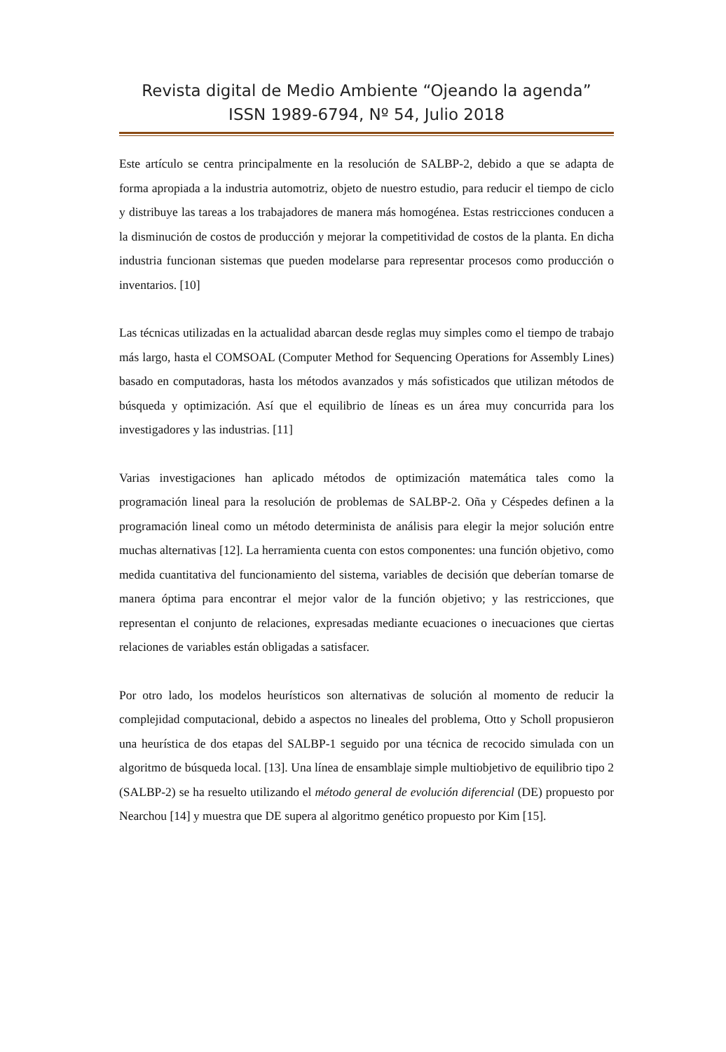Revista digital de Medio Ambiente “Ojeando la agenda”
ISSN 1989-6794, Nº 54, Julio 2018
Este artículo se centra principalmente en la resolución de SALBP-2, debido a que se adapta de forma apropiada a la industria automotriz, objeto de nuestro estudio, para reducir el tiempo de ciclo y distribuye las tareas a los trabajadores de manera más homogénea. Estas restricciones conducen a la disminución de costos de producción y mejorar la competitividad de costos de la planta. En dicha industria funcionan sistemas que pueden modelarse para representar procesos como producción o inventarios. [10]
Las técnicas utilizadas en la actualidad abarcan desde reglas muy simples como el tiempo de trabajo más largo, hasta el COMSOAL (Computer Method for Sequencing Operations for Assembly Lines) basado en computadoras, hasta los métodos avanzados y más sofisticados que utilizan métodos de búsqueda y optimización. Así que el equilibrio de líneas es un área muy concurrida para los investigadores y las industrias. [11]
Varias investigaciones han aplicado métodos de optimización matemática tales como la programación lineal para la resolución de problemas de SALBP-2. Oña y Céspedes definen a la programación lineal como un método determinista de análisis para elegir la mejor solución entre muchas alternativas [12]. La herramienta cuenta con estos componentes: una función objetivo, como medida cuantitativa del funcionamiento del sistema, variables de decisión que deberían tomarse de manera óptima para encontrar el mejor valor de la función objetivo; y las restricciones, que representan el conjunto de relaciones, expresadas mediante ecuaciones o inecuaciones que ciertas relaciones de variables están obligadas a satisfacer.
Por otro lado, los modelos heurísticos son alternativas de solución al momento de reducir la complejidad computacional, debido a aspectos no lineales del problema, Otto y Scholl propusieron una heurística de dos etapas del SALBP-1 seguido por una técnica de recocido simulada con un algoritmo de búsqueda local. [13]. Una línea de ensamblaje simple multiobjetivo de equilibrio tipo 2 (SALBP-2) se ha resuelto utilizando el método general de evolución diferencial (DE) propuesto por Nearchou [14] y muestra que DE supera al algoritmo genético propuesto por Kim [15].